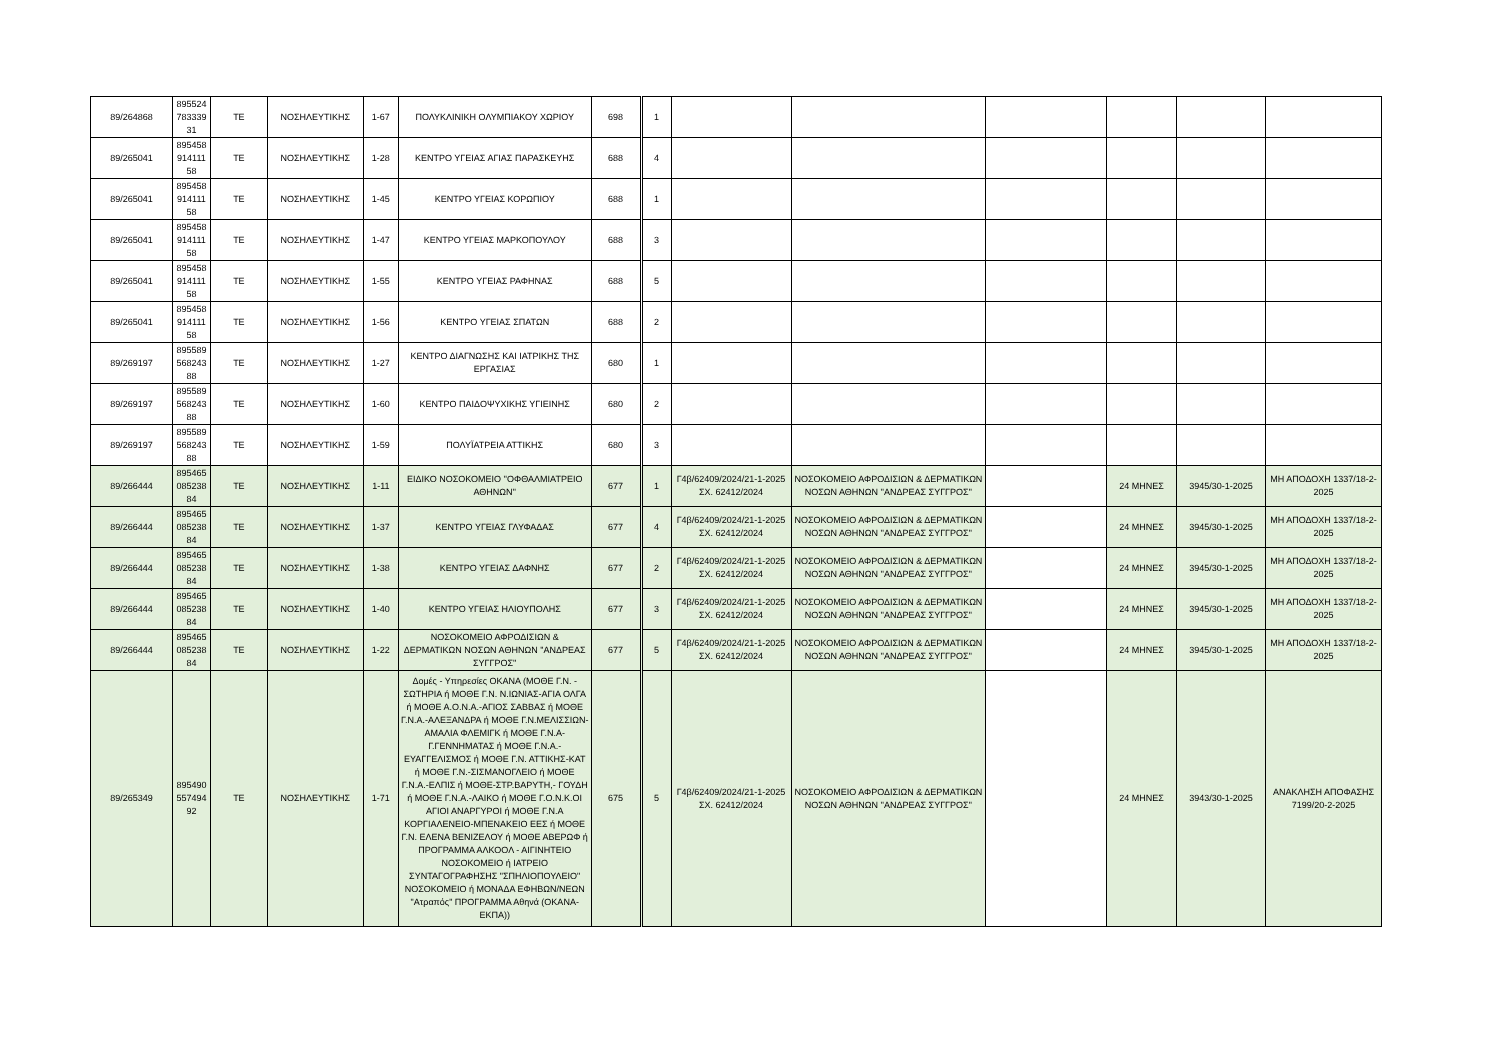| 89/264868 | 895524 783339 31 | ΤΕ | ΝΟΣΗΛΕΥΤΙΚΗΣ | 1-67 | ΠΟΛΥΚΛΙΝΙΚΗ ΟΛΥΜΠΙΑΚΟΥ ΧΩΡΙΟΥ | 698 | 1 | | | | | | |
| 89/265041 | 895458 914111 58 | ΤΕ | ΝΟΣΗΛΕΥΤΙΚΗΣ | 1-28 | ΚΕΝΤΡΟ ΥΓΕΙΑΣ ΑΓΙΑΣ ΠΑΡΑΣΚΕΥΗΣ | 688 | 4 | | | | | | |
| 89/265041 | 895458 914111 58 | ΤΕ | ΝΟΣΗΛΕΥΤΙΚΗΣ | 1-45 | ΚΕΝΤΡΟ ΥΓΕΙΑΣ ΚΟΡΩΠΙΟΥ | 688 | 1 | | | | | | |
| 89/265041 | 895458 914111 58 | ΤΕ | ΝΟΣΗΛΕΥΤΙΚΗΣ | 1-47 | ΚΕΝΤΡΟ ΥΓΕΙΑΣ ΜΑΡΚΟΠΟΥΛΟΥ | 688 | 3 | | | | | | |
| 89/265041 | 895458 914111 58 | ΤΕ | ΝΟΣΗΛΕΥΤΙΚΗΣ | 1-55 | ΚΕΝΤΡΟ ΥΓΕΙΑΣ ΡΑΦΗΝΑΣ | 688 | 5 | | | | | | |
| 89/265041 | 895458 914111 58 | ΤΕ | ΝΟΣΗΛΕΥΤΙΚΗΣ | 1-56 | ΚΕΝΤΡΟ ΥΓΕΙΑΣ ΣΠΑΤΩΝ | 688 | 2 | | | | | | |
| 89/269197 | 895589 568243 88 | ΤΕ | ΝΟΣΗΛΕΥΤΙΚΗΣ | 1-27 | ΚΕΝΤΡΟ ΔΙΑΓΝΩΣΗΣ ΚΑΙ ΙΑΤΡΙΚΗΣ ΤΗΣ ΕΡΓΑΣΙΑΣ | 680 | 1 | | | | | | |
| 89/269197 | 895589 568243 88 | ΤΕ | ΝΟΣΗΛΕΥΤΙΚΗΣ | 1-60 | ΚΕΝΤΡΟ ΠΑΙΔΟΨΥΧΙΚΗΣ ΥΓΙΕΙΝΗΣ | 680 | 2 | | | | | | |
| 89/269197 | 895589 568243 88 | ΤΕ | ΝΟΣΗΛΕΥΤΙΚΗΣ | 1-59 | ΠΟΛΥΪΑΤΡΕΙΑ ΑΤΤΙΚΗΣ | 680 | 3 | | | | | | |
| 89/266444 | 895465 085238 84 | ΤΕ | ΝΟΣΗΛΕΥΤΙΚΗΣ | 1-11 | ΕΙΔΙΚΟ ΝΟΣΟΚΟΜΕΙΟ ''ΟΦΘΑΛΜΙΑΤΡΕΙΟ ΑΘΗΝΩΝ'' | 677 | 1 | Γ4β/62409/2024/21-1-2025 ΣΧ. 62412/2024 | ΝΟΣΟΚΟΜΕΙΟ ΑΦΡΟΔΙΣΙΩΝ & ΔΕΡΜΑΤΙΚΩΝ ΝΟΣΩΝ ΑΘΗΝΩΝ ''ΑΝΔΡΕΑΣ ΣΥΓΓΡΟΣ'' | | 24 ΜΗΝΕΣ | 3945/30-1-2025 | ΜΗ ΑΠΟΔΟΧΗ 1337/18-2-2025 |
| 89/266444 | 895465 085238 84 | ΤΕ | ΝΟΣΗΛΕΥΤΙΚΗΣ | 1-37 | ΚΕΝΤΡΟ ΥΓΕΙΑΣ ΓΛΥΦΑΔΑΣ | 677 | 4 | Γ4β/62409/2024/21-1-2025 ΣΧ. 62412/2024 | ΝΟΣΟΚΟΜΕΙΟ ΑΦΡΟΔΙΣΙΩΝ & ΔΕΡΜΑΤΙΚΩΝ ΝΟΣΩΝ ΑΘΗΝΩΝ ''ΑΝΔΡΕΑΣ ΣΥΓΓΡΟΣ'' | | 24 ΜΗΝΕΣ | 3945/30-1-2025 | ΜΗ ΑΠΟΔΟΧΗ 1337/18-2-2025 |
| 89/266444 | 895465 085238 84 | ΤΕ | ΝΟΣΗΛΕΥΤΙΚΗΣ | 1-38 | ΚΕΝΤΡΟ ΥΓΕΙΑΣ ΔΑΦΝΗΣ | 677 | 2 | Γ4β/62409/2024/21-1-2025 ΣΧ. 62412/2024 | ΝΟΣΟΚΟΜΕΙΟ ΑΦΡΟΔΙΣΙΩΝ & ΔΕΡΜΑΤΙΚΩΝ ΝΟΣΩΝ ΑΘΗΝΩΝ ''ΑΝΔΡΕΑΣ ΣΥΓΓΡΟΣ'' | | 24 ΜΗΝΕΣ | 3945/30-1-2025 | ΜΗ ΑΠΟΔΟΧΗ 1337/18-2-2025 |
| 89/266444 | 895465 085238 84 | ΤΕ | ΝΟΣΗΛΕΥΤΙΚΗΣ | 1-40 | ΚΕΝΤΡΟ ΥΓΕΙΑΣ ΗΛΙΟΥΠΟΛΗΣ | 677 | 3 | Γ4β/62409/2024/21-1-2025 ΣΧ. 62412/2024 | ΝΟΣΟΚΟΜΕΙΟ ΑΦΡΟΔΙΣΙΩΝ & ΔΕΡΜΑΤΙΚΩΝ ΝΟΣΩΝ ΑΘΗΝΩΝ ''ΑΝΔΡΕΑΣ ΣΥΓΓΡΟΣ'' | | 24 ΜΗΝΕΣ | 3945/30-1-2025 | ΜΗ ΑΠΟΔΟΧΗ 1337/18-2-2025 |
| 89/266444 | 895465 085238 84 | ΤΕ | ΝΟΣΗΛΕΥΤΙΚΗΣ | 1-22 | ΝΟΣΟΚΟΜΕΙΟ ΑΦΡΟΔΙΣΙΩΝ & ΔΕΡΜΑΤΙΚΩΝ ΝΟΣΩΝ ΑΘΗΝΩΝ ''ΑΝΔΡΕΑΣ ΣΥΓΓΡΟΣ'' | 677 | 5 | Γ4β/62409/2024/21-1-2025 ΣΧ. 62412/2024 | ΝΟΣΟΚΟΜΕΙΟ ΑΦΡΟΔΙΣΙΩΝ & ΔΕΡΜΑΤΙΚΩΝ ΝΟΣΩΝ ΑΘΗΝΩΝ ''ΑΝΔΡΕΑΣ ΣΥΓΓΡΟΣ'' | | 24 ΜΗΝΕΣ | 3945/30-1-2025 | ΜΗ ΑΠΟΔΟΧΗ 1337/18-2-2025 |
| 89/265349 | 895490 557494 92 | ΤΕ | ΝΟΣΗΛΕΥΤΙΚΗΣ | 1-71 | Δομές - Υπηρεσίες ΟΚΑΝΑ (ΜΟΘΕ Γ.Ν. - ΣΩΤΗΡΙΑ ή ΜΟΘΕ Γ.Ν. Ν.ΙΩΝΙΑΣ-ΑΓΙΑ ΟΛΓΑ ή ΜΟΘΕ Α.Ο.Ν.Α.-ΑΓΙΟΣ ΣΑΒΒΑΣ ή ΜΟΘΕ Γ.Ν.Α.-ΑΛΕΞΑΝΔΡΑ ή ΜΟΘΕ Γ.Ν.ΜΕΛΙΣΣΙΩΝ-ΑΜΑΛΙΑ ΦΛΕΜΙΓΚ ή ΜΟΘΕ Γ.Ν.Α-Γ.ΓΕΝΝΗΜΑΤΑΣ ή ΜΟΘΕ Γ.Ν.Α.-ΕΥΑΓΓΕΛΙΣΜΟΣ ή ΜΟΘΕ Γ.Ν. ΑΤΤΙΚΗΣ-ΚΑΤ ή ΜΟΘΕ Γ.Ν.-ΣΙΣΜΑΝΟΓΛΕΙΟ ή ΜΟΘΕ Γ.Ν.Α.-ΕΛΠΙΣ ή ΜΟΘΕ-ΣΤΡ.ΒΑΡΥΤΗ,- ΓΟΥΔΗ ή ΜΟΘΕ Γ.Ν.Α.-ΛΑΙΚΟ ή ΜΟΘΕ Γ.Ο.Ν.Κ.ΟΙ ΑΓΙΟΙ ΑΝΑΡΓΥΡΟΙ ή ΜΟΘΕ Γ.Ν.Α ΚΟΡΓΙΑΛΕΝΕΙΟ-ΜΠΕΝΑΚΕΙΟ ΕΕΣ ή ΜΟΘΕ Γ.Ν. ΕΛΕΝΑ ΒΕΝΙΖΕΛΟΥ ή ΜΟΘΕ ΑΒΕΡΩΦ ή ΠΡΟΓΡΑΜΜΑ ΑΛΚΟΟΛ - ΑΙΓΙΝΗΤΕΙΟ ΝΟΣΟΚΟΜΕΙΟ ή ΙΑΤΡΕΙΟ ΣΥΝΤΑΓΟΓΡΑΦΗΣΗΣ "ΣΠΗΛΙΟΠΟΥΛΕΙΟ" ΝΟΣΟΚΟΜΕΙΟ ή ΜΟΝΑΔΑ ΕΦΗΒΩΝ/ΝΕΩΝ "Ατραπός" ΠΡΟΓΡΑΜΜΑ Αθηνά (ΟΚΑΝΑ-ΕΚΠΑ)) | 675 | 5 | Γ4β/62409/2024/21-1-2025 ΣΧ. 62412/2024 | ΝΟΣΟΚΟΜΕΙΟ ΑΦΡΟΔΙΣΙΩΝ & ΔΕΡΜΑΤΙΚΩΝ ΝΟΣΩΝ ΑΘΗΝΩΝ ''ΑΝΔΡΕΑΣ ΣΥΓΓΡΟΣ'' | | 24 ΜΗΝΕΣ | 3943/30-1-2025 | ΑΝΑΚΛΗΣΗ ΑΠΟΦΑΣΗΣ 7199/20-2-2025 |